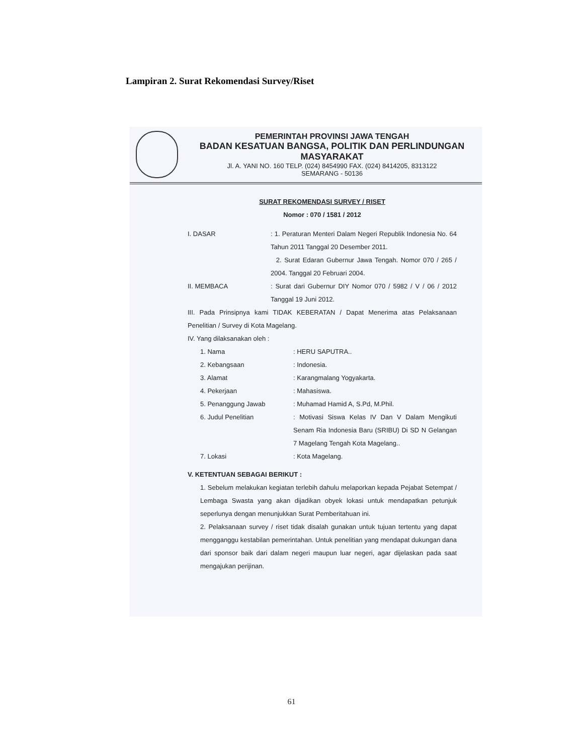Lampiran 2. Surat Rekomendasi Survey/Riset
PEMERINTAH PROVINSI JAWA TENGAH
BADAN KESATUAN BANGSA, POLITIK DAN PERLINDUNGAN MASYARAKAT
Jl. A. YANI NO. 160 TELP. (024) 8454990 FAX. (024) 8414205, 8313122
SEMARANG - 50136
SURAT REKOMENDASI SURVEY / RISET
Nomor : 070 / 1581 / 2012
I. DASAR : 1. Peraturan Menteri Dalam Negeri Republik Indonesia No. 64 Tahun 2011 Tanggal 20 Desember 2011.
2. Surat Edaran Gubernur Jawa Tengah. Nomor 070 / 265 / 2004. Tanggal 20 Februari 2004.
II. MEMBACA : Surat dari Gubernur DIY Nomor 070 / 5982 / V / 06 / 2012 Tanggal 19 Juni 2012.
III. Pada Prinsipnya kami TIDAK KEBERATAN / Dapat Menerima atas Pelaksanaan Penelitian / Survey di Kota Magelang.
IV. Yang dilaksanakan oleh :
1. Nama : HERU SAPUTRA..
2. Kebangsaan : Indonesia.
3. Alamat : Karangmalang Yogyakarta.
4. Pekerjaan : Mahasiswa.
5. Penanggung Jawab : Muhamad Hamid A, S.Pd, M.Phil.
6. Judul Penelitian : Motivasi Siswa Kelas IV Dan V Dalam Mengikuti Senam Ria Indonesia Baru (SRIBU) Di SD N Gelangan 7 Magelang Tengah Kota Magelang..
7. Lokasi : Kota Magelang.
V. KETENTUAN SEBAGAI BERIKUT :
1. Sebelum melakukan kegiatan terlebih dahulu melaporkan kepada Pejabat Setempat / Lembaga Swasta yang akan dijadikan obyek lokasi untuk mendapatkan petunjuk seperlunya dengan menunjukkan Surat Pemberitahuan ini.
2. Pelaksanaan survey / riset tidak disalah gunakan untuk tujuan tertentu yang dapat mengganggu kestabilan pemerintahan. Untuk penelitian yang mendapat dukungan dana dari sponsor baik dari dalam negeri maupun luar negeri, agar dijelaskan pada saat mengajukan perijinan.
61